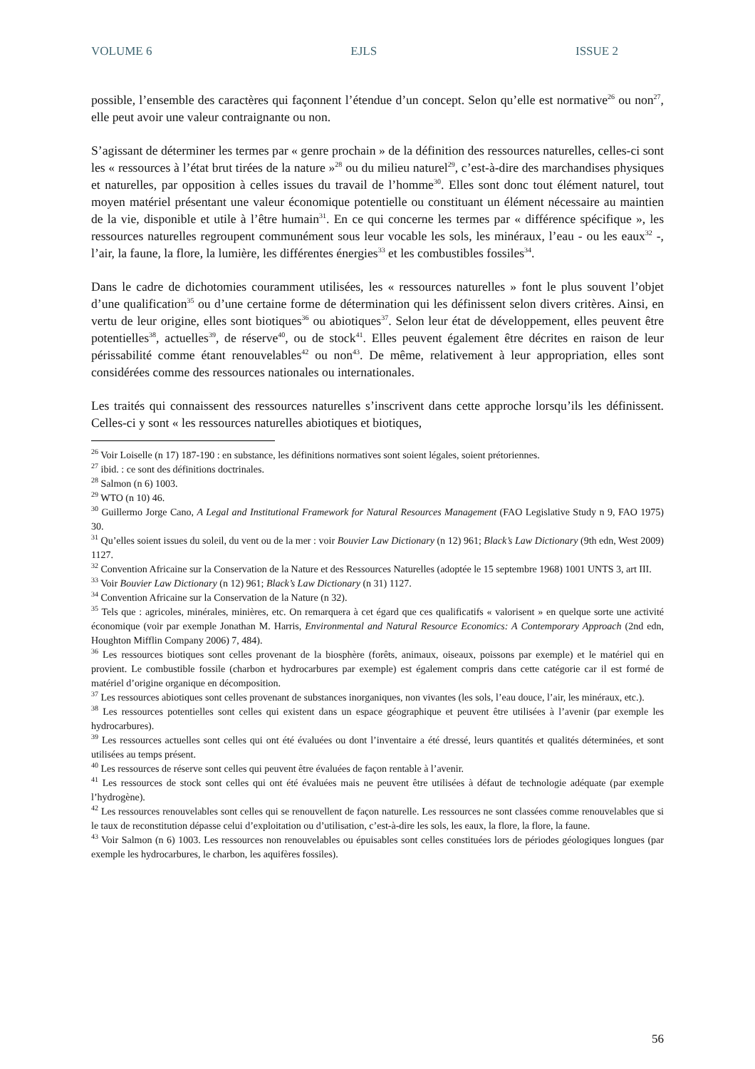VOLUME 6 EJLS ISSUE 2
possible, l’ensemble des caractères qui façonnent l’étendue d’un concept. Selon qu’elle est normative<sup>26</sup> ou non<sup>27</sup>, elle peut avoir une valeur contraignante ou non.
S’agissant de déterminer les termes par « genre prochain » de la définition des ressources naturelles, celles-ci sont les « ressources à l’état brut tirées de la nature »<sup>28</sup> ou du milieu naturel<sup>29</sup>, c’est-à-dire des marchandises physiques et naturelles, par opposition à celles issues du travail de l’homme<sup>30</sup>. Elles sont donc tout élément naturel, tout moyen matériel présentant une valeur économique potentielle ou constituant un élément nécessaire au maintien de la vie, disponible et utile à l’être humain<sup>31</sup>. En ce qui concerne les termes par « différence spécifique », les ressources naturelles regroupent communément sous leur vocable les sols, les minéraux, l’eau - ou les eaux<sup>32</sup> -, l’air, la faune, la flore, la lumière, les différentes énergies<sup>33</sup> et les combustibles fossiles<sup>34</sup>.
Dans le cadre de dichotomies couramment utilisées, les « ressources naturelles » font le plus souvent l’objet d’une qualification<sup>35</sup> ou d’une certaine forme de détermination qui les définissent selon divers critères. Ainsi, en vertu de leur origine, elles sont biotiques<sup>36</sup> ou abiotiques<sup>37</sup>. Selon leur état de développement, elles peuvent être potentielles<sup>38</sup>, actuelles<sup>39</sup>, de réserve<sup>40</sup>, ou de stock<sup>41</sup>. Elles peuvent également être décrites en raison de leur périssabilité comme étant renouvelables<sup>42</sup> ou non<sup>43</sup>. De même, relativement à leur appropriation, elles sont considérées comme des ressources nationales ou internationales.
Les traités qui connaissent des ressources naturelles s’inscrivent dans cette approche lorsqu’ils les définissent. Celles-ci y sont « les ressources naturelles abiotiques et biotiques,
<sup>26</sup> Voir Loiselle (n 17) 187-190 : en substance, les définitions normatives sont soient légales, soient prétoriennes.
<sup>27</sup> ibid. : ce sont des définitions doctrinales.
<sup>28</sup> Salmon (n 6) 1003.
<sup>29</sup> WTO (n 10) 46.
<sup>30</sup> Guillermo Jorge Cano, A Legal and Institutional Framework for Natural Resources Management (FAO Legislative Study n 9, FAO 1975) 30.
<sup>31</sup> Qu’elles soient issues du soleil, du vent ou de la mer : voir Bouvier Law Dictionary (n 12) 961; Black’s Law Dictionary (9th edn, West 2009) 1127.
<sup>32</sup> Convention Africaine sur la Conservation de la Nature et des Ressources Naturelles (adoptée le 15 septembre 1968) 1001 UNTS 3, art III.
<sup>33</sup> Voir Bouvier Law Dictionary (n 12) 961; Black’s Law Dictionary (n 31) 1127.
<sup>34</sup> Convention Africaine sur la Conservation de la Nature (n 32).
<sup>35</sup> Tels que : agricoles, minérales, minières, etc. On remarquera à cet égard que ces qualificatifs « valorisent » en quelque sorte une activité économique (voir par exemple Jonathan M. Harris, Environmental and Natural Resource Economics: A Contemporary Approach (2nd edn, Houghton Mifflin Company 2006) 7, 484).
<sup>36</sup> Les ressources biotiques sont celles provenant de la biosphère (forêts, animaux, oiseaux, poissons par exemple) et le matériel qui en provient. Le combustible fossile (charbon et hydrocarbures par exemple) est également compris dans cette catégorie car il est formé de matériel d’origine organique en décomposition.
<sup>37</sup> Les ressources abiotiques sont celles provenant de substances inorganiques, non vivantes (les sols, l’eau douce, l’air, les minéraux, etc.).
<sup>38</sup> Les ressources potentielles sont celles qui existent dans un espace géographique et peuvent être utilisées à l’avenir (par exemple les hydrocarbures).
<sup>39</sup> Les ressources actuelles sont celles qui ont été évaluées ou dont l’inventaire a été dressé, leurs quantités et qualités déterminées, et sont utilisées au temps présent.
<sup>40</sup> Les ressources de réserve sont celles qui peuvent être évaluées de façon rentable à l’avenir.
<sup>41</sup> Les ressources de stock sont celles qui ont été évaluées mais ne peuvent être utilisées à défaut de technologie adéquate (par exemple l’hydrogène).
<sup>42</sup> Les ressources renouvelables sont celles qui se renouvellent de façon naturelle. Les ressources ne sont classées comme renouvelables que si le taux de reconstitution dépasse celui d’exploitation ou d’utilisation, c’est-à-dire les sols, les eaux, la flore, la flore, la faune.
<sup>43</sup> Voir Salmon (n 6) 1003. Les ressources non renouvelables ou épuisables sont celles constituées lors de périodes géologiques longues (par exemple les hydrocarbures, le charbon, les aquifères fossiles).
56